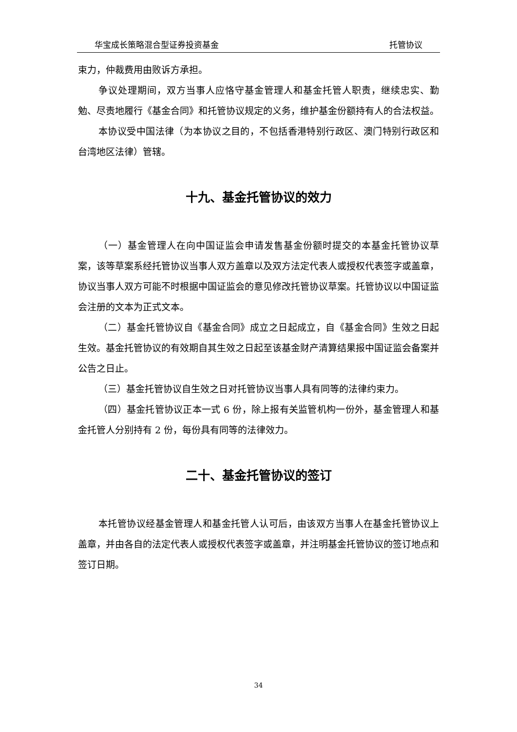华宝成长策略混合型证券投资基金 托管协议
束力，仲裁费用由败诉方承担。
争议处理期间，双方当事人应恪守基金管理人和基金托管人职责，继续忠实、勤勉、尽责地履行《基金合同》和托管协议规定的义务，维护基金份额持有人的合法权益。
本协议受中国法律（为本协议之目的，不包括香港特别行政区、澳门特别行政区和台湾地区法律）管辖。
十九、基金托管协议的效力
（一）基金管理人在向中国证监会申请发售基金份额时提交的本基金托管协议草案，该等草案系经托管协议当事人双方盖章以及双方法定代表人或授权代表签字或盖章，协议当事人双方可能不时根据中国证监会的意见修改托管协议草案。托管协议以中国证监会注册的文本为正式文本。
（二）基金托管协议自《基金合同》成立之日起成立，自《基金合同》生效之日起生效。基金托管协议的有效期自其生效之日起至该基金财产清算结果报中国证监会备案并公告之日止。
（三）基金托管协议自生效之日对托管协议当事人具有同等的法律约束力。
（四）基金托管协议正本一式 6 份，除上报有关监管机构一份外，基金管理人和基金托管人分别持有 2 份，每份具有同等的法律效力。
二十、基金托管协议的签订
本托管协议经基金管理人和基金托管人认可后，由该双方当事人在基金托管协议上盖章，并由各自的法定代表人或授权代表签字或盖章，并注明基金托管协议的签订地点和签订日期。
34